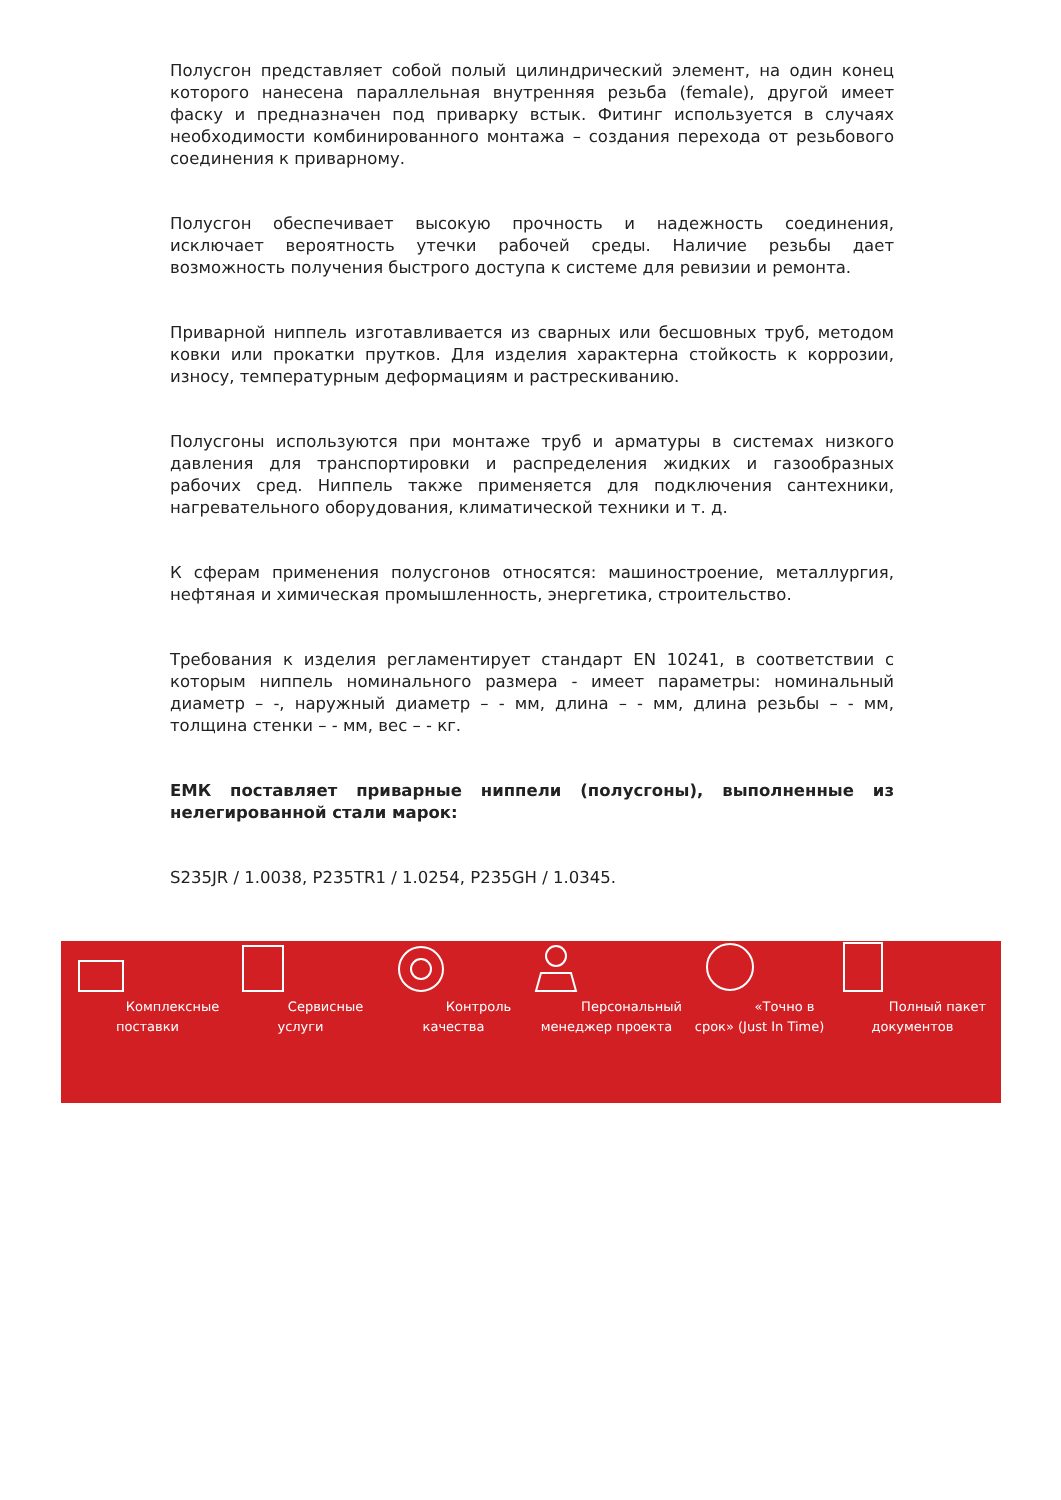Полусгон представляет собой полый цилиндрический элемент, на один конец которого нанесена параллельная внутренняя резьба (female), другой имеет фаску и предназначен под приварку встык. Фитинг используется в случаях необходимости комбинированного монтажа – создания перехода от резьбового соединения к приварному.
Полусгон обеспечивает высокую прочность и надежность соединения, исключает вероятность утечки рабочей среды. Наличие резьбы дает возможность получения быстрого доступа к системе для ревизии и ремонта.
Приварной ниппель изготавливается из сварных или бесшовных труб, методом ковки или прокатки прутков. Для изделия характерна стойкость к коррозии, износу, температурным деформациям и растрескиванию.
Полусгоны используются при монтаже труб и арматуры в системах низкого давления для транспортировки и распределения жидких и газообразных рабочих сред. Ниппель также применяется для подключения сантехники, нагревательного оборудования, климатической техники и т. д.
К сферам применения полусгонов относятся: машиностроение, металлургия, нефтяная и химическая промышленность, энергетика, строительство.
Требования к изделия регламентирует стандарт EN 10241, в соответствии с которым ниппель номинального размера - имеет параметры: номинальный диаметр – -, наружный диаметр – - мм, длина – - мм, длина резьбы – - мм, толщина стенки – - мм, вес – - кг.
ЕМК поставляет приварные ниппели (полусгоны), выполненные из нелегированной стали марок:
S235JR / 1.0038, P235TR1 / 1.0254, P235GH / 1.0345.
Комплексные поставки
Сервисные услуги Контроль качества Персональный менеджер проекта
«Точно в срок» (Just In Time)
Полный пакет документов